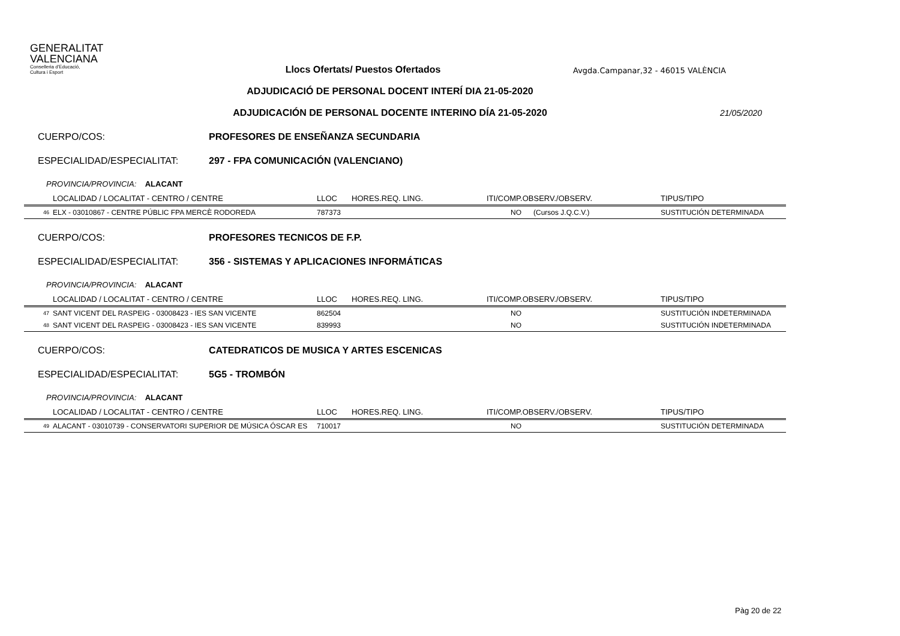GENERALITAT
VALENCIANA
Conselleria d'Educació,
Cultura i Esport
Llocs Ofertats/ Puestos Ofertados
Avgda.Campanar,32 - 46015 VALÈNCIA
ADJUDICACIÓ DE PERSONAL DOCENT INTERÍ DIA 21-05-2020
ADJUDICACIÓN DE PERSONAL DOCENTE INTERINO DÍA 21-05-2020
21/05/2020
CUERPO/COS: PROFESORES DE ENSEÑANZA SECUNDARIA
ESPECIALIDAD/ESPECIALITAT: 297 - FPA COMUNICACIÓN (VALENCIANO)
PROVINCIA/PROVINCIA: ALACANT
| | LOCALIDAD / LOCALITAT - CENTRO / CENTRE | LLOC | HORES.REQ. LING. | ITI/COMP.OBSERV./OBSERV. | TIPUS/TIPO |
| --- | --- | --- | --- | --- | --- |
| 46 | ELX - 03010867 - CENTRE PÚBLIC FPA MERCÈ RODOREDA | 787373 | | NO (Cursos J.Q.C.V.) | SUSTITUCIÓN DETERMINADA |
CUERPO/COS: PROFESORES TECNICOS DE F.P.
ESPECIALIDAD/ESPECIALITAT: 356 - SISTEMAS Y APLICACIONES INFORMÁTICAS
PROVINCIA/PROVINCIA: ALACANT
| | LOCALIDAD / LOCALITAT - CENTRO / CENTRE | LLOC | HORES.REQ. LING. | ITI/COMP.OBSERV./OBSERV. | TIPUS/TIPO |
| --- | --- | --- | --- | --- | --- |
| 47 | SANT VICENT DEL RASPEIG - 03008423 - IES SAN VICENTE | 862504 | | NO | SUSTITUCIÓN INDETERMINADA |
| 48 | SANT VICENT DEL RASPEIG - 03008423 - IES SAN VICENTE | 839993 | | NO | SUSTITUCIÓN INDETERMINADA |
CUERPO/COS: CATEDRATICOS DE MUSICA Y ARTES ESCENICAS
ESPECIALIDAD/ESPECIALITAT: 5G5 - TROMBÓN
PROVINCIA/PROVINCIA: ALACANT
| | LOCALIDAD / LOCALITAT - CENTRO / CENTRE | LLOC | HORES.REQ. LING. | ITI/COMP.OBSERV./OBSERV. | TIPUS/TIPO |
| --- | --- | --- | --- | --- | --- |
| 49 | ALACANT - 03010739 - CONSERVATORI SUPERIOR DE MÚSICA ÓSCAR ES | 710017 | | NO | SUSTITUCIÓN DETERMINADA |
Pàg 20 de 22